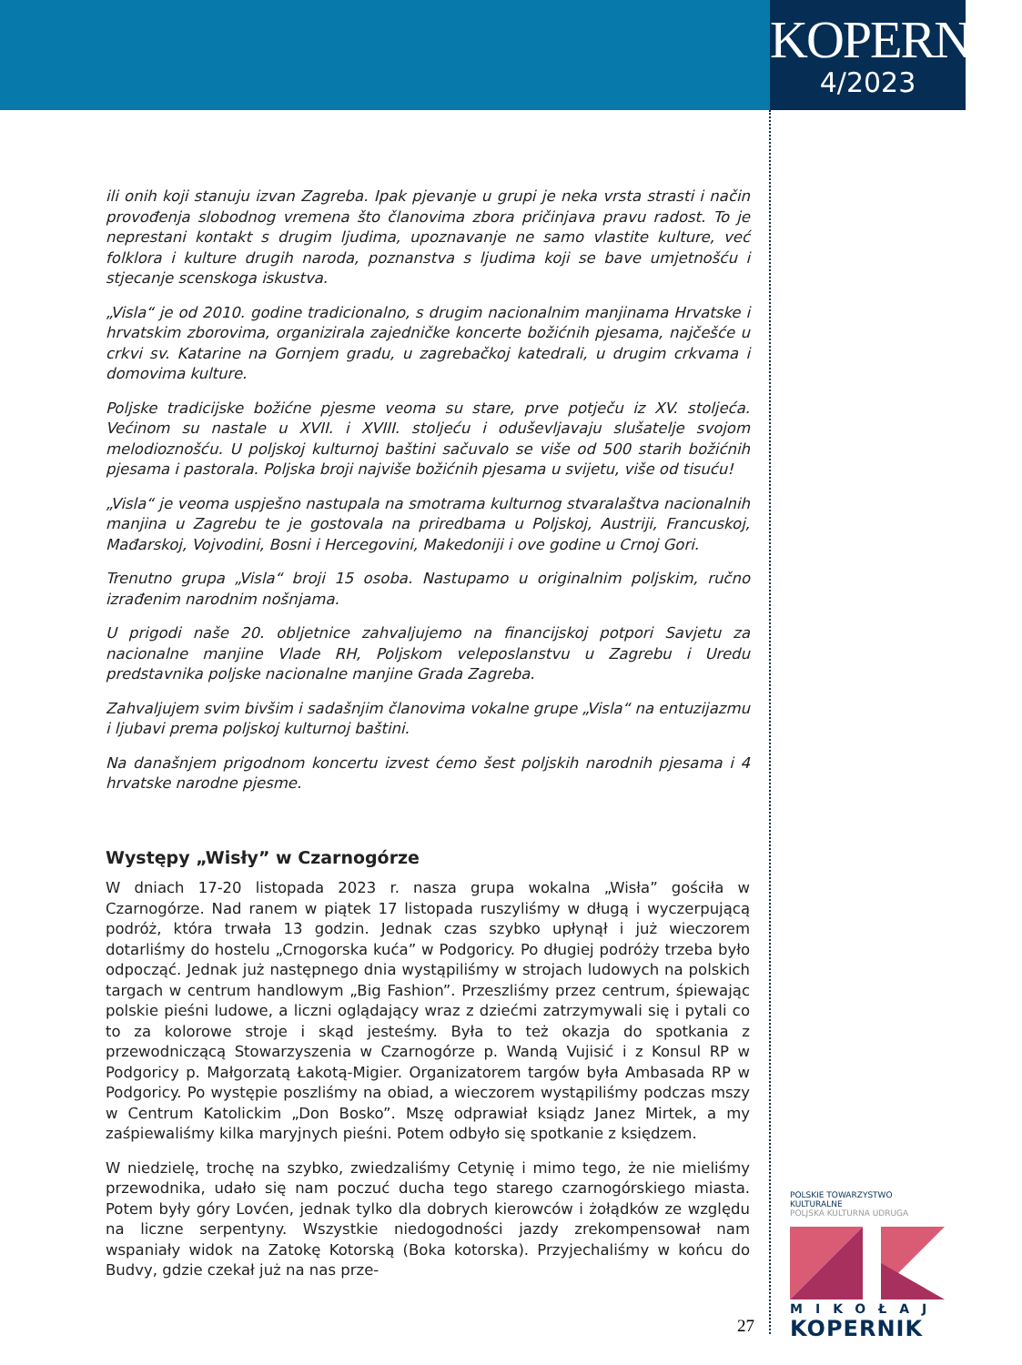KOPERNIK
4/2023
ili onih koji stanuju izvan Zagreba. Ipak pjevanje u grupi je neka vrsta strasti i način provođenja slobodnog vremena što članovima zbora pričinjava pravu radost. To je neprestani kontakt s drugim ljudima, upoznavanje ne samo vlastite kulture, već folklora i kulture drugih naroda, poznanstva s ljudima koji se bave umjetnošću i stjecanje scenskoga iskustva.
„Visla“ je od 2010. godine tradicionalno, s drugim nacionalnim manjinama Hrvatske i hrvatskim zborovima, organizirala zajedničke koncerte božićnih pjesama, najčešće u crkvi sv. Katarine na Gornjem gradu, u zagrebačkoj katedrali, u drugim crkvama i domovima kulture.
Poljske tradicijske božićne pjesme veoma su stare, prve potječu iz XV. stoljeća. Većinom su nastale u XVII. i XVIII. stoljeću i oduševljavaju slušatelje svojom melodioznošću. U poljskoj kulturnoj baštini sačuvalo se više od 500 starih božićnih pjesama i pastorala. Poljska broji najviše božićnih pjesama u svijetu, više od tisuću!
„Visla“ je veoma uspješno nastupala na smotrama kulturnog stvaralaštva nacionalnih manjina u Zagrebu te je gostovala na priredbama u Poljskoj, Austriji, Francuskoj, Mađarskoj, Vojvodini, Bosni i Hercegovini, Makedoniji i ove godine u Crnoj Gori.
Trenutno grupa „Visla“ broji 15 osoba. Nastupamo u originalnim poljskim, ručno izrađenim narodnim nošnjama.
U prigodi naše 20. obljetnice zahvaljujemo na financijskoj potpori Savjetu za nacionalne manjine Vlade RH, Poljskom veleposlanstvu u Zagrebu i Uredu predstavnika poljske nacionalne manjine Grada Zagreba.
Zahvaljujem svim bivšim i sadašnjim članovima vokalne grupe „Visla“ na entuzijazmu i ljubavi prema poljskoj kulturnoj baštini.
Na današnjem prigodnom koncertu izvest ćemo šest poljskih narodnih pjesama i 4 hrvatske narodne pjesme.
Występy „Wisły” w Czarnogórze
W dniach 17-20 listopada 2023 r. nasza grupa wokalna „Wisła” gościła w Czarnogórze. Nad ranem w piątek 17 listopada ruszyliśmy w długą i wyczerpującą podróż, która trwała 13 godzin. Jednak czas szybko upłynął i już wieczorem dotarliśmy do hostelu „Crnogorska kuća” w Podgoricy. Po długiej podróży trzeba było odpocząć. Jednak już następnego dnia wystąpiliśmy w strojach ludowych na polskich targach w centrum handlowym „Big Fashion”. Przeszliśmy przez centrum, śpiewając polskie pieśni ludowe, a liczni oglądający wraz z dziećmi zatrzymywali się i pytali co to za kolorowe stroje i skąd jesteśmy. Była to też okazja do spotkania z przewodniczącą Stowarzyszenia w Czarnogórze p. Wandą Vujisić i z Konsul RP w Podgoricy p. Małgorzatą Łakotą-Migier. Organizatorem targów była Ambasada RP w Podgoricy. Po występie poszliśmy na obiad, a wieczorem wystąpiliśmy podczas mszy w Centrum Katolickim „Don Bosko”. Mszę odprawiał ksiądz Janez Mirtek, a my zaśpiewaliśmy kilka maryjnych pieśni. Potem odbyło się spotkanie z księdzem.
W niedzielę, trochę na szybko, zwiedzaliśmy Cetynię i mimo tego, że nie mieliśmy przewodnika, udało się nam poczuć ducha tego starego czarnogórskiego miasta. Potem były góry Lovćen, jednak tylko dla dobrych kierowców i żołądków ze względu na liczne serpentyny. Wszystkie niedogodności jazdy zrekompensował nam wspaniały widok na Zatokę Kotorską (Boka kotorska). Przyjechaliśmy w końcu do Budvy, gdzie czekał już na nas prze-
27
POLSKIE TOWARZYSTWO KULTURALNE
POLJSKA KULTURNA UDRUGA
MIKOŁAJ
KOPERNIK